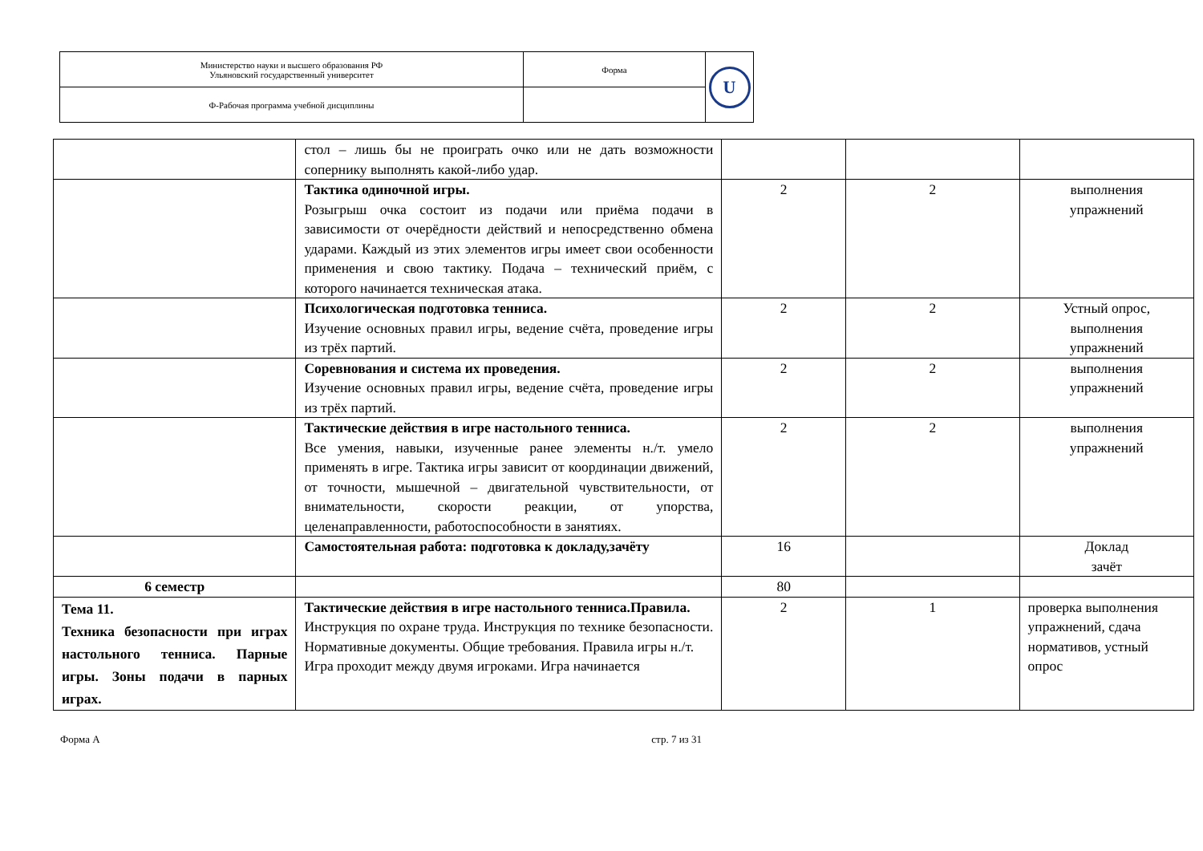| Министерство науки и высшего образования РФ Ульяновский государственный университет | Форма | U |
| Ф-Рабочая программа учебной дисциплины | | |
| | стол – лишь бы не проиграть очко или не дать возможности сопернику выполнять какой-либо удар. | | | |
| | Тактика одиночной игры. Розыгрыш очка состоит из подачи или приёма подачи в зависимости от очерёдности действий и непосредственно обмена ударами. Каждый из этих элементов игры имеет свои особенности применения и свою тактику. Подача – технический приём, с которого начинается техническая атака. | 2 | 2 | выполнения упражнений |
| | Психологическая подготовка тенниса. Изучение основных правил игры, ведение счёта, проведение игры из трёх партий. | 2 | 2 | Устный опрос, выполнения упражнений |
| | Соревнования и система их проведения. Изучение основных правил игры, ведение счёта, проведение игры из трёх партий. | 2 | 2 | выполнения упражнений |
| | Тактические действия в игре настольного тенниса. Все умения, навыки, изученные ранее элементы н./т. умело применять в игре. Тактика игры зависит от координации движений, от точности, мышечной – двигательной чувствительности, от внимательности, скорости реакции, от упорства, целенаправленности, работоспособности в занятиях. | 2 | 2 | выполнения упражнений |
| | Самостоятельная работа: подготовка к докладу,зачёту | 16 | | Доклад зачёт |
| 6 семестр | | 80 | | |
| Тема 11. Техника безопасности при играх настольного тенниса. Парные игры. Зоны подачи в парных играх. | Тактические действия в игре настольного тенниса.Правила. Инструкция по охране труда. Инструкция по технике безопасности. Нормативные документы. Общие требования. Правила игры н./т. Игра проходит между двумя игроками. Игра начинается | 2 | 1 | проверка выполнения упражнений, сдача нормативов, устный опрос |
Форма А стр. 7 из 31